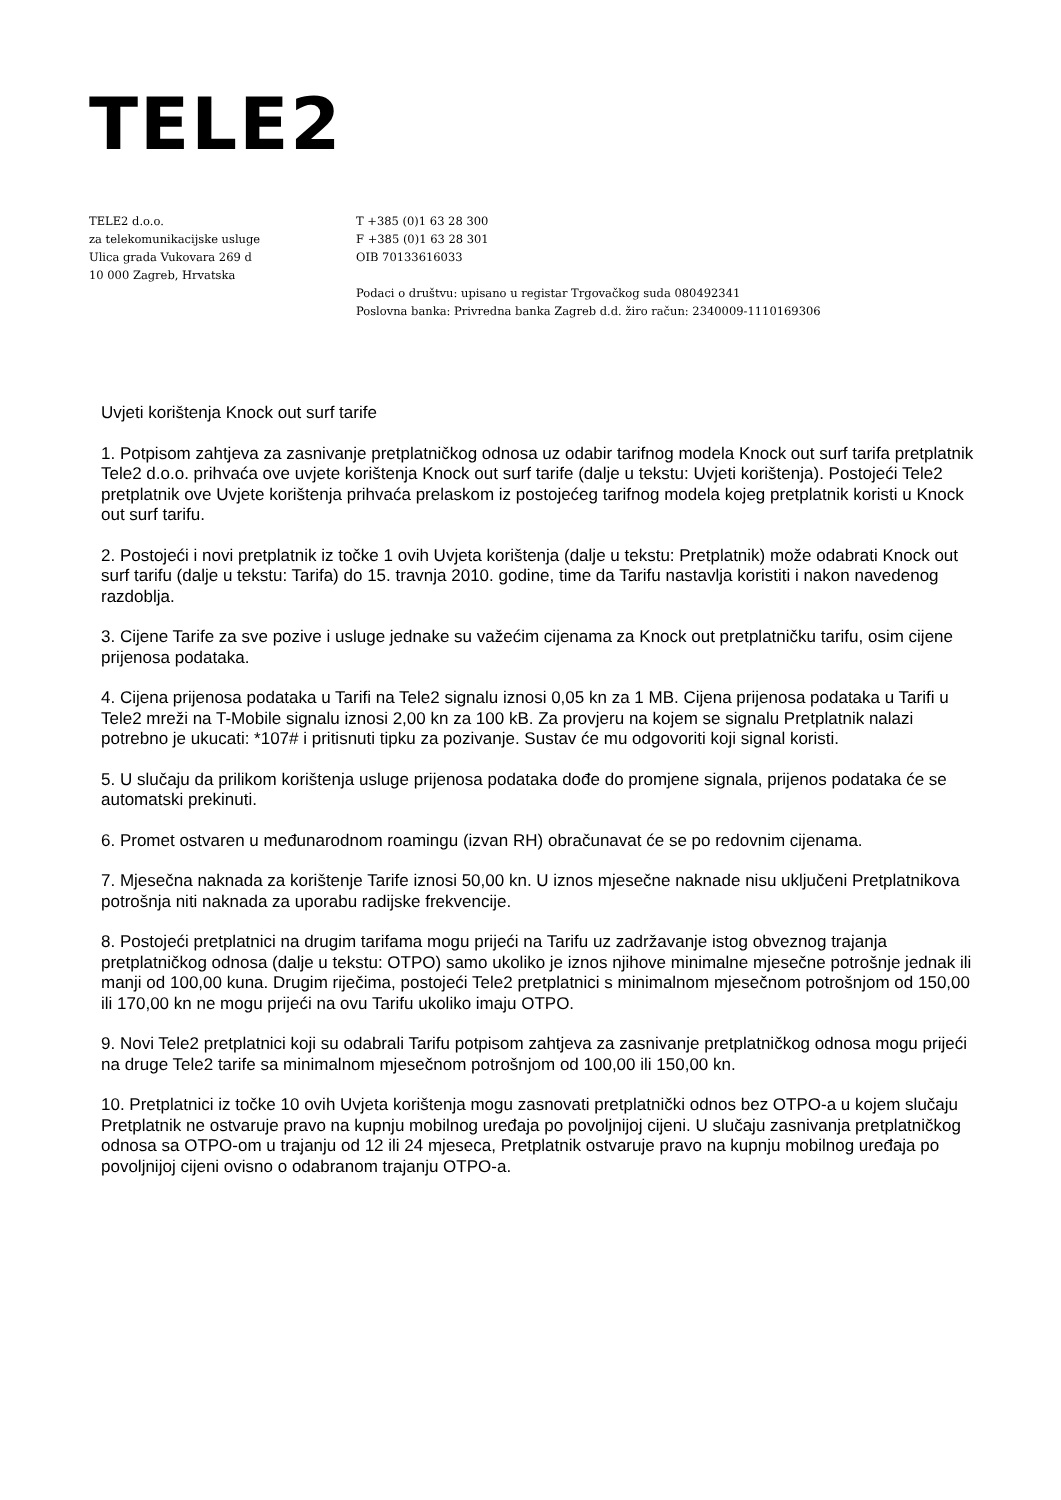TELE2
TELE2 d.o.o.
za telekomunikacijske usluge
Ulica grada Vukovara 269 d
10 000 Zagreb, Hrvatska
T +385 (0)1 63 28 300
F +385 (0)1 63 28 301
OIB 70133616033
Podaci o društvu: upisano u registar Trgovačkog suda 080492341
Poslovna banka: Privredna banka Zagreb d.d. žiro račun: 2340009-1110169306
Uvjeti korištenja Knock out surf tarife
1. Potpisom zahtjeva za zasnivanje pretplatničkog odnosa uz odabir tarifnog modela Knock out surf tarifa pretplatnik Tele2 d.o.o. prihvaća ove uvjete korištenja Knock out surf tarife (dalje u tekstu: Uvjeti korištenja). Postojeći Tele2 pretplatnik ove Uvjete korištenja prihvaća prelaskom iz postojećeg tarifnog modela kojeg pretplatnik koristi u Knock out surf tarifu.
2. Postojeći i novi pretplatnik iz točke 1 ovih Uvjeta korištenja (dalje u tekstu: Pretplatnik) može odabrati Knock out surf tarifu (dalje u tekstu: Tarifa) do 15. travnja 2010. godine, time da Tarifu nastavlja koristiti i nakon navedenog razdoblja.
3. Cijene Tarife za sve pozive i usluge jednake su važećim cijenama za Knock out pretplatničku tarifu, osim cijene prijenosa podataka.
4. Cijena prijenosa podataka u Tarifi na Tele2 signalu iznosi 0,05 kn za 1 MB. Cijena prijenosa podataka u Tarifi u Tele2 mreži na T-Mobile signalu iznosi 2,00 kn za 100 kB. Za provjeru na kojem se signalu Pretplatnik nalazi potrebno je ukucati: *107# i pritisnuti tipku za pozivanje. Sustav će mu odgovoriti koji signal koristi.
5. U slučaju da prilikom korištenja usluge prijenosa podataka dođe do promjene signala, prijenos podataka će se automatski prekinuti.
6. Promet ostvaren u međunarodnom roamingu (izvan RH) obračunavat će se po redovnim cijenama.
7. Mjesečna naknada za korištenje Tarife iznosi 50,00 kn. U iznos mjesečne naknade nisu uključeni Pretplatnikova potrošnja niti naknada za uporabu radijske frekvencije.
8. Postojeći pretplatnici na drugim tarifama mogu prijeći na Tarifu uz zadržavanje istog obveznog trajanja pretplatničkog odnosa (dalje u tekstu: OTPO) samo ukoliko je iznos njihove minimalne mjesečne potrošnje jednak ili manji od 100,00 kuna. Drugim riječima, postojeći Tele2 pretplatnici s minimalnom mjesečnom potrošnjom od 150,00 ili 170,00 kn ne mogu prijeći na ovu Tarifu ukoliko imaju OTPO.
9. Novi Tele2 pretplatnici koji su odabrali Tarifu potpisom zahtjeva za zasnivanje pretplatničkog odnosa mogu prijeći na druge Tele2 tarife sa minimalnom mjesečnom potrošnjom od 100,00 ili 150,00 kn.
10. Pretplatnici iz točke 10 ovih Uvjeta korištenja mogu zasnovati pretplatnički odnos bez OTPO-a u kojem slučaju Pretplatnik ne ostvaruje pravo na kupnju mobilnog uređaja po povoljnijoj cijeni. U slučaju zasnivanja pretplatničkog odnosa sa OTPO-om u trajanju od 12 ili 24 mjeseca, Pretplatnik ostvaruje pravo na kupnju mobilnog uređaja po povoljnijoj cijeni ovisno o odabranom trajanju OTPO-a.